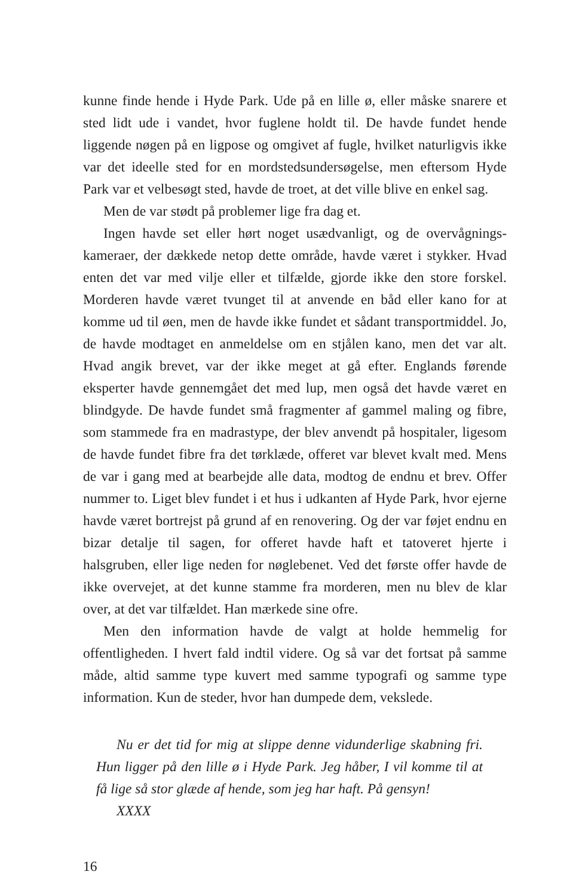kunne finde hende i Hyde Park. Ude på en lille ø, eller måske snarere et sted lidt ude i vandet, hvor fuglene holdt til. De havde fundet hende liggende nøgen på en ligpose og omgivet af fugle, hvilket naturligvis ikke var det ideelle sted for en mordstedsundersøgelse, men eftersom Hyde Park var et velbesøgt sted, havde de troet, at det ville blive en enkel sag.
Men de var stødt på problemer lige fra dag et.
Ingen havde set eller hørt noget usædvanligt, og de overvågnings­kameraer, der dækkede netop dette område, havde været i stykker. Hvad enten det var med vilje eller et tilfælde, gjorde ikke den store forskel. Morderen havde været tvunget til at anvende en båd eller kano for at komme ud til øen, men de havde ikke fundet et sådant transportmiddel. Jo, de havde modtaget en anmeldelse om en stjålen kano, men det var alt. Hvad angik brevet, var der ikke meget at gå efter. Englands førende eksperter havde gennemgået det med lup, men også det havde været en blindgyde. De havde fundet små frag­menter af gammel maling og fibre, som stammede fra en madras­type, der blev anvendt på hospitaler, ligesom de havde fundet fibre fra det tørklæde, offeret var blevet kvalt med. Mens de var i gang med at bearbejde alle data, modtog de endnu et brev. Offer nummer to. Liget blev fundet i et hus i udkanten af Hyde Park, hvor ejerne havde været bortrejst på grund af en renovering. Og der var føjet endnu en bizar detalje til sagen, for offeret havde haft et tatoveret hjerte i halsgruben, eller lige neden for nøglebenet. Ved det første offer havde de ikke overvejet, at det kunne stamme fra morderen, men nu blev de klar over, at det var tilfældet. Han mærkede sine ofre.
Men den information havde de valgt at holde hemmelig for offentligheden. I hvert fald indtil videre. Og så var det fortsat på samme måde, altid samme type kuvert med samme typografi og samme type information. Kun de steder, hvor han dumpede dem, vekslede.
Nu er det tid for mig at slippe denne vidunderlige skabning fri. Hun ligger på den lille ø i Hyde Park. Jeg håber, I vil komme til at få lige så stor glæde af hende, som jeg har haft. På gensyn!
XXXX
16